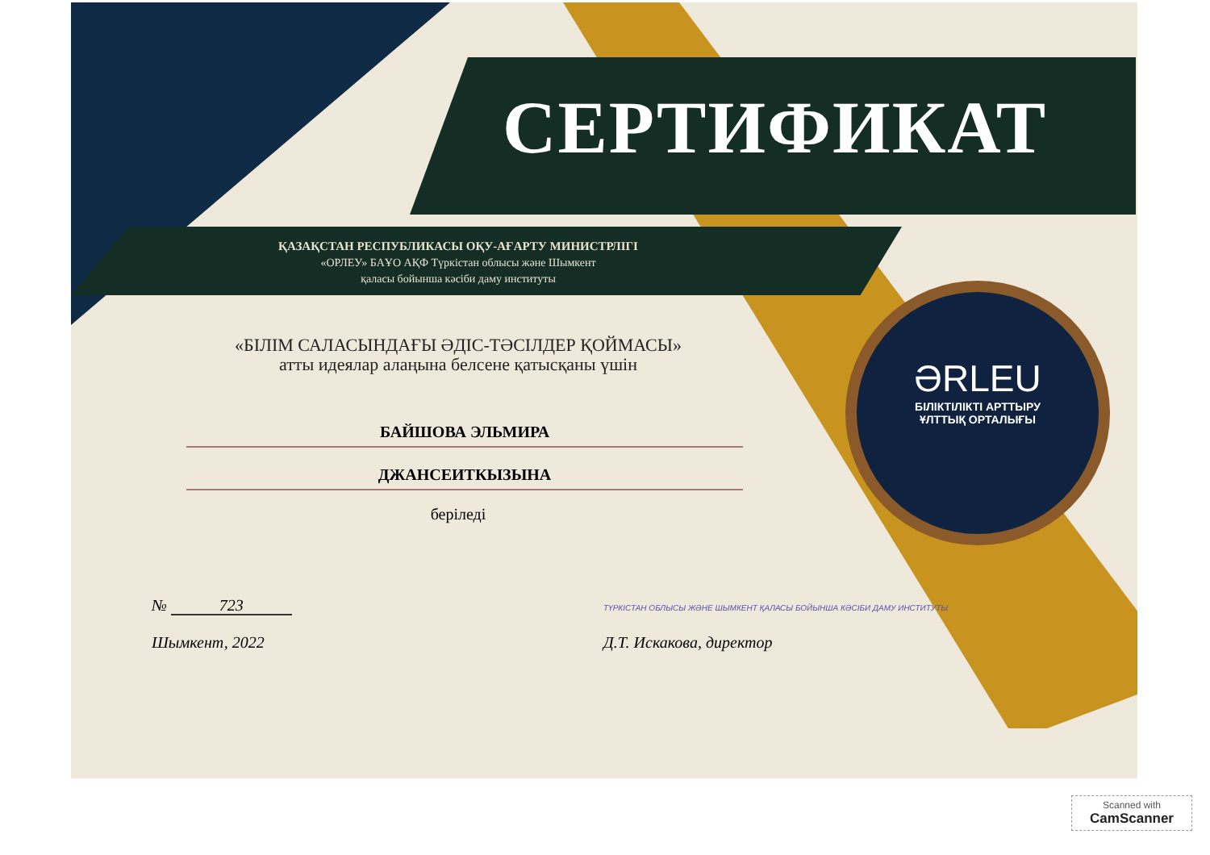ƏRLEU
БІЛІКТІЛІКТІ АРТТЫРУ
ҰЛТТЫҚ ОРТАЛЫҒЫ
СЕРТИФИКАТ
ҚАЗАҚСТАН РЕСПУБЛИКАСЫ ОҚУ-АҒАРТУ МИНИСТРЛІГІ
«ОРЛЕУ» БАҰО АҚФ Түркістан облысы және Шымкент
қаласы бойынша кәсіби даму институты
«БІЛІМ САЛАСЫНДАҒЫ ӘДІС-ТӘСІЛДЕР ҚОЙМАСЫ»
атты идеялар алаңына белсене қатысқаны үшін
БАЙШОВА ЭЛЬМИРА
ДЖАНСЕИТКЫЗЫНА
беріледі
№ 723
Шымкент, 2022
ТҮРКІСТАН ОБЛЫСЫ ЖӘНЕ ШЫМКЕНТ ҚАЛАСЫ БОЙЫНША КӘСІБИ ДАМУ ИНСТИТУТЫ
Д.Т. Искакова, директор
Scanned with
CamScanner